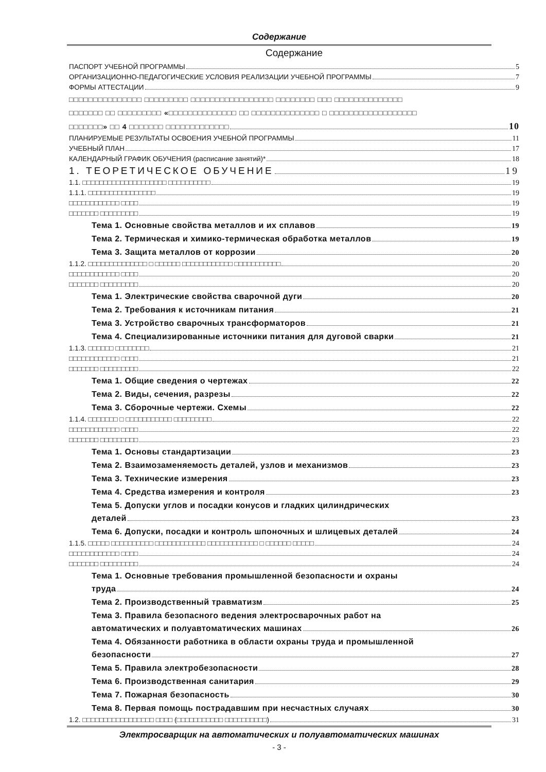Содержание
Содержание
ПАСПОРТ УЧЕБНОЙ ПРОГРАММЫ 5
ОРГАНИЗАЦИОННО-ПЕДАГОГИЧЕСКИЕ УСЛОВИЯ РЕАЛИЗАЦИИ УЧЕБНОЙ ПРОГРАММЫ 7
ФОРМЫ АТТЕСТАЦИИ 9
□□□□□□□□□□□□□□□ □□□□□□□□□ □□□□□□□□□□□□□□□□□ □□□□□□□□ □□□ □□□□□□□□□□□□□□
□□□□□□□ □□ □□□□□□□□□ «□□□□□□□□□□□□□□ □□ □□□□□□□□□□□□□□ □ □□□□□□□□□□□□□□□□□□
□□□□□□□» □□ 4 □□□□□□□ □□□□□□□□□□□□□ 10
ПЛАНИРУЕМЫЕ РЕЗУЛЬТАТЫ ОСВОЕНИЯ УЧЕБНОЙ ПРОГРАММЫ 11
УЧЕБНЫЙ ПЛАН 17
КАЛЕНДАРНЫЙ ГРАФИК ОБУЧЕНИЯ (расписание занятий)* 18
1. ТЕОРЕТИЧЕСКОЕ ОБУЧЕНИЕ 19
1.1. □□□□□□□□□□□□□□□□□□□□ □□□□□□□□□□ 19
1.1.1. □□□□□□□□□□□□□□□□ 19
□□□□□□□□□□□□ □□□□ 19
□□□□□□□ □□□□□□□□□ 19
Тема 1. Основные свойства металлов и их сплавов 19
Тема 2. Термическая и химико-термическая обработка металлов 19
Тема 3. Защита металлов от коррозии 20
1.1.2. □□□□□□□□□□□□□□ □ □□□□□□ □□□□□□□□□□□□ □□□□□□□□□□□ 20
□□□□□□□□□□□□ □□□□ 20
□□□□□□□ □□□□□□□□□ 20
Тема 1. Электрические свойства сварочной дуги 20
Тема 2. Требования к источникам питания 21
Тема 3. Устройство сварочных трансформаторов 21
Тема 4. Специализированные источники питания для дуговой сварки 21
1.1.3. □□□□□□ □□□□□□□□ 21
□□□□□□□□□□□□ □□□□ 21
□□□□□□□ □□□□□□□□□ 22
Тема 1. Общие сведения о чертежах 22
Тема 2. Виды, сечения, разрезы 22
Тема 3. Сборочные чертежи. Схемы 22
1.1.4. □□□□□□□ □ □□□□□□□□□□□ □□□□□□□□□ 22
□□□□□□□□□□□□ □□□□ 22
□□□□□□□ □□□□□□□□□ 23
Тема 1. Основы стандартизации 23
Тема 2. Взаимозаменяемость деталей, узлов и механизмов 23
Тема 3. Технические измерения 23
Тема 4. Средства измерения и контроля 23
Тема 5. Допуски углов и посадки конусов и гладких цилиндрических
деталей 23
Тема 6. Допуски, посадки и контроль шпоночных и шлицевых деталей 24
1.1.5. □□□□□ □□□□□□□□□□ □□□□□□□□□□□□ □□□□□□□□□□□□ □ □□□□□□ □□□□□ 24
□□□□□□□□□□□□ □□□□ 24
□□□□□□□ □□□□□□□□□ 24
Тема 1. Основные требования промышленной безопасности и охраны
труда 24
Тема 2. Производственный травматизм 25
Тема 3. Правила безопасного ведения электросварочных работ на
автоматических и полуавтоматических машинах 26
Тема 4. Обязанности работника в области охраны труда и промышленной
безопасности 27
Тема 5. Правила электробезопасности 28
Тема 6. Производственная санитария 29
Тема 7. Пожарная безопасность 30
Тема 8. Первая помощь пострадавшим при несчастных случаях 30
1.2. □□□□□□□□□□□□□□□□□ □□□□ (□□□□□□□□□□□ □□□□□□□□□□) 31
Электросварщик на автоматических и полуавтоматических машинах
- 3 -